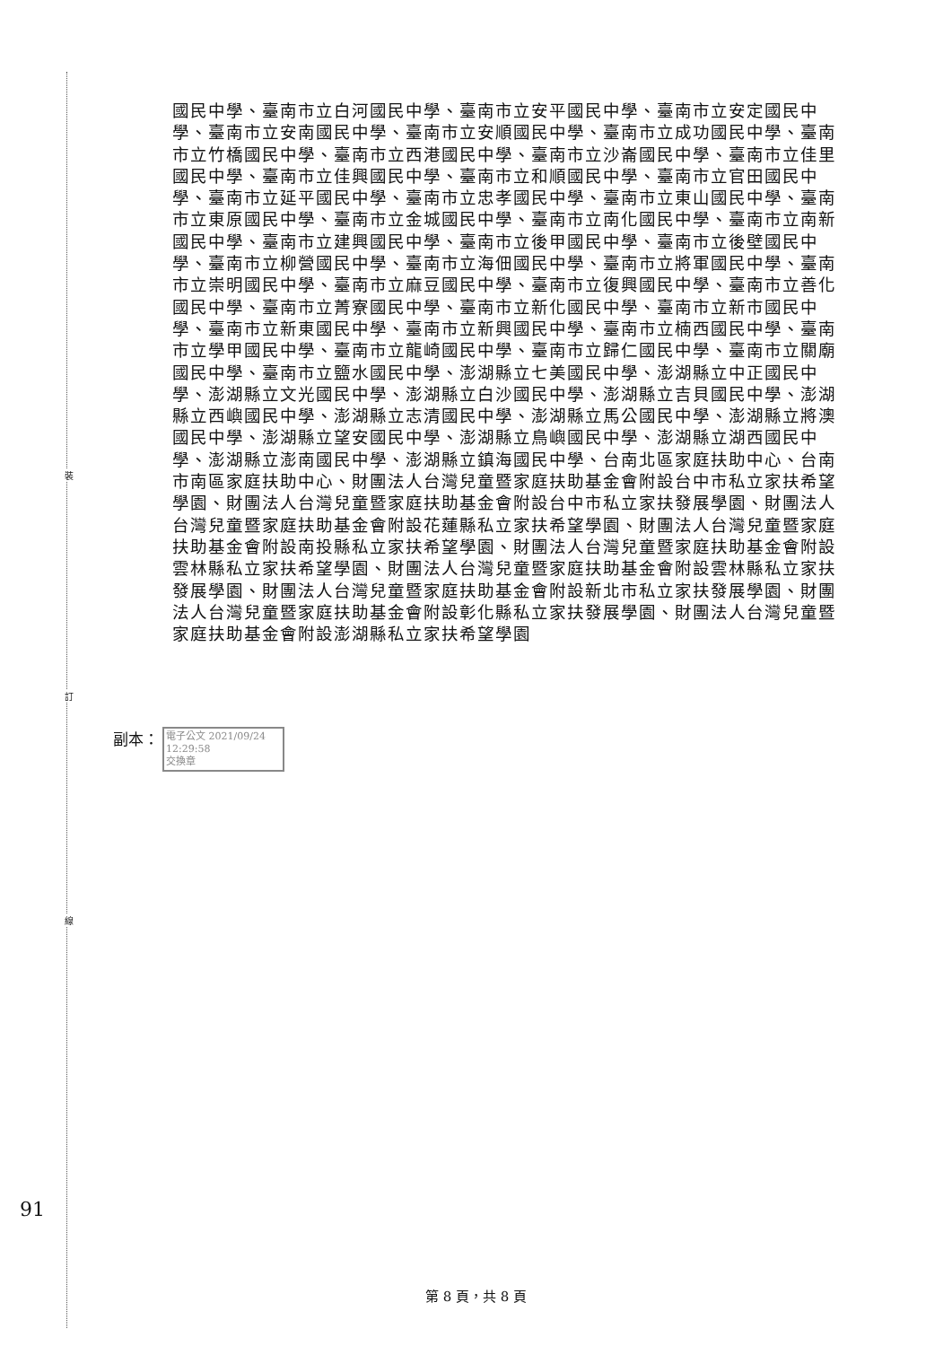裝
訂
線
國民中學、臺南市立白河國民中學、臺南市立安平國民中學、臺南市立安定國民中學、臺南市立安南國民中學、臺南市立安順國民中學、臺南市立成功國民中學、臺南市立竹橋國民中學、臺南市立西港國民中學、臺南市立沙崙國民中學、臺南市立佳里國民中學、臺南市立佳興國民中學、臺南市立和順國民中學、臺南市立官田國民中學、臺南市立延平國民中學、臺南市立忠孝國民中學、臺南市立東山國民中學、臺南市立東原國民中學、臺南市立金城國民中學、臺南市立南化國民中學、臺南市立南新國民中學、臺南市立建興國民中學、臺南市立後甲國民中學、臺南市立後壁國民中學、臺南市立柳營國民中學、臺南市立海佃國民中學、臺南市立將軍國民中學、臺南市立崇明國民中學、臺南市立麻豆國民中學、臺南市立復興國民中學、臺南市立善化國民中學、臺南市立菁寮國民中學、臺南市立新化國民中學、臺南市立新市國民中學、臺南市立新東國民中學、臺南市立新興國民中學、臺南市立楠西國民中學、臺南市立學甲國民中學、臺南市立龍崎國民中學、臺南市立歸仁國民中學、臺南市立關廟國民中學、臺南市立鹽水國民中學、澎湖縣立七美國民中學、澎湖縣立中正國民中學、澎湖縣立文光國民中學、澎湖縣立白沙國民中學、澎湖縣立吉貝國民中學、澎湖縣立西嶼國民中學、澎湖縣立志清國民中學、澎湖縣立馬公國民中學、澎湖縣立將澳國民中學、澎湖縣立望安國民中學、澎湖縣立鳥嶼國民中學、澎湖縣立湖西國民中學、澎湖縣立澎南國民中學、澎湖縣立鎮海國民中學、台南北區家庭扶助中心、台南市南區家庭扶助中心、財團法人台灣兒童暨家庭扶助基金會附設台中市私立家扶希望學園、財團法人台灣兒童暨家庭扶助基金會附設台中市私立家扶發展學園、財團法人台灣兒童暨家庭扶助基金會附設花蓮縣私立家扶希望學園、財團法人台灣兒童暨家庭扶助基金會附設南投縣私立家扶希望學園、財團法人台灣兒童暨家庭扶助基金會附設雲林縣私立家扶希望學園、財團法人台灣兒童暨家庭扶助基金會附設雲林縣私立家扶發展學園、財團法人台灣兒童暨家庭扶助基金會附設新北市私立家扶發展學園、財團法人台灣兒童暨家庭扶助基金會附設彰化縣私立家扶發展學園、財團法人台灣兒童暨家庭扶助基金會附設澎湖縣私立家扶希望學園
副本：
電子公文 2021/09/24
12:29:58
交換章
91
第 8 頁，共 8 頁